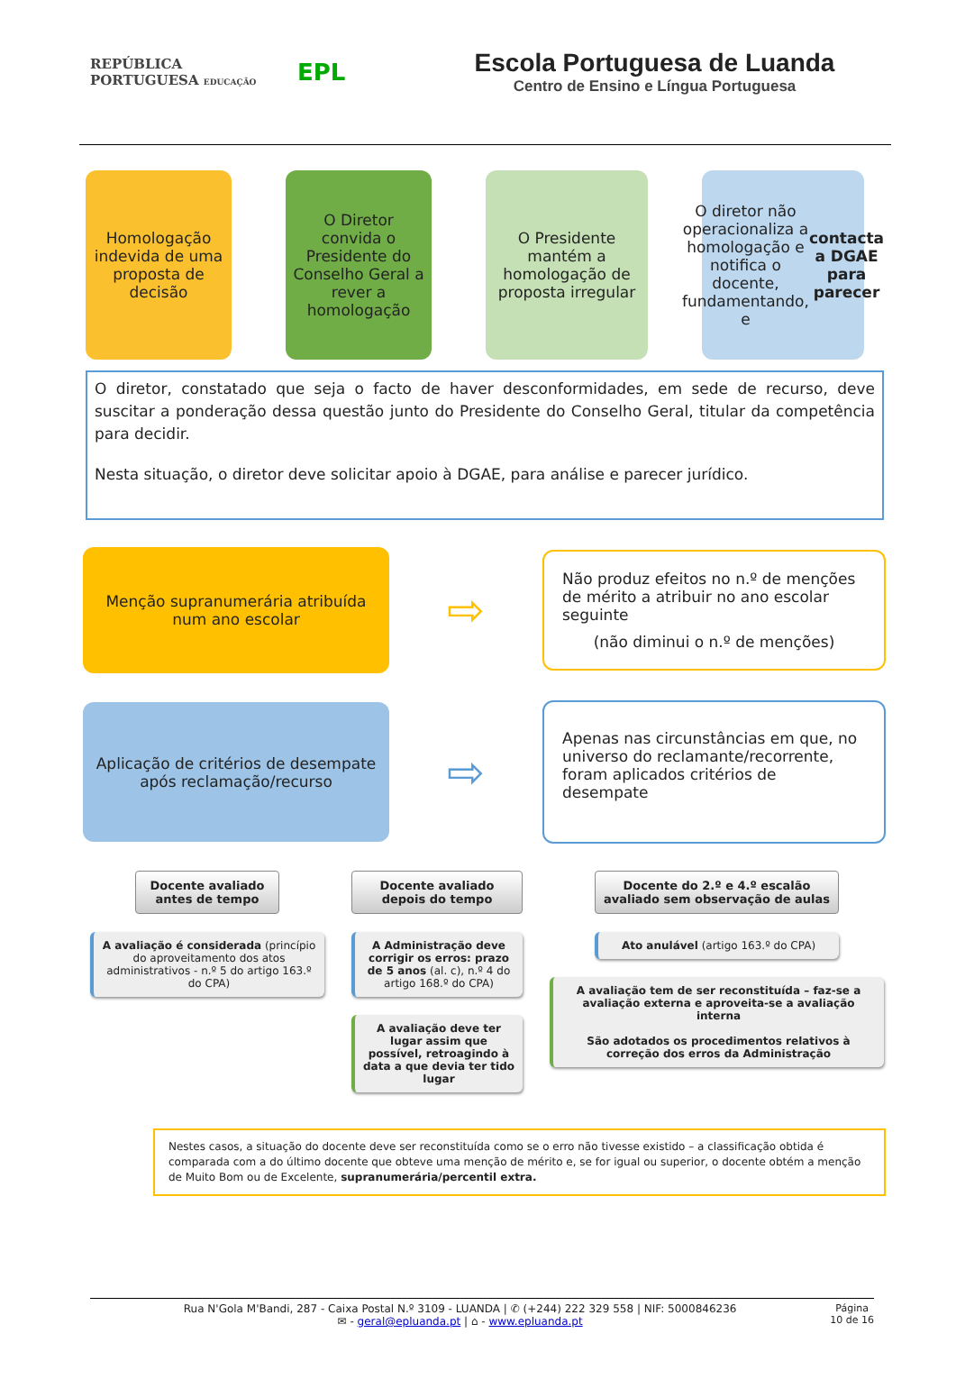REPÚBLICA
PORTUGUESA EDUCAÇÃO
EPL
Escola Portuguesa de Luanda
Centro de Ensino e Língua Portuguesa
Homologação indevida de uma proposta de decisão
O Diretor convida o Presidente do Conselho Geral a rever a homologação
O Presidente mantém a homologação de proposta irregular
O diretor não operacionaliza a homologação e notifica o docente, fundamentando, e contacta a DGAE para parecer
O diretor, constatado que seja o facto de haver desconformidades, em sede de recurso, deve suscitar a ponderação dessa questão junto do Presidente do Conselho Geral, titular da competência para decidir.
Nesta situação, o diretor deve solicitar apoio à DGAE, para análise e parecer jurídico.
Menção supranumerária atribuída num ano escolar
⇨
Não produz efeitos no n.º de menções de mérito a atribuir no ano escolar seguinte
(não diminui o n.º de menções)
Aplicação de critérios de desempate após reclamação/recurso
⇨
Apenas nas circunstâncias em que, no universo do reclamante/recorrente, foram aplicados critérios de desempate
Docente avaliado antes de tempo
A avaliação é considerada (princípio do aproveitamento dos atos administrativos - n.º 5 do artigo 163.º do CPA)
Docente avaliado depois do tempo
A Administração deve corrigir os erros: prazo de 5 anos (al. c), n.º 4 do artigo 168.º do CPA)
A avaliação deve ter lugar assim que possível, retroagindo à data a que devia ter tido lugar
Docente do 2.º e 4.º escalão avaliado sem observação de aulas
Ato anulável (artigo 163.º do CPA)
A avaliação tem de ser reconstituída – faz-se a avaliação externa e aproveita-se a avaliação interna
São adotados os procedimentos relativos à correção dos erros da Administração
Nestes casos, a situação do docente deve ser reconstituída como se o erro não tivesse existido – a classificação obtida é comparada com a do último docente que obteve uma menção de mérito e, se for igual ou superior, o docente obtém a menção de Muito Bom ou de Excelente, supranumerária/percentil extra.
Página
10 de 16
Rua N'Gola M'Bandi, 287 - Caixa Postal N.º 3109 - LUANDA | ✆ (+244) 222 329 558 | NIF: 5000846236
✉ - geral@epluanda.pt | ⌂ - www.epluanda.pt